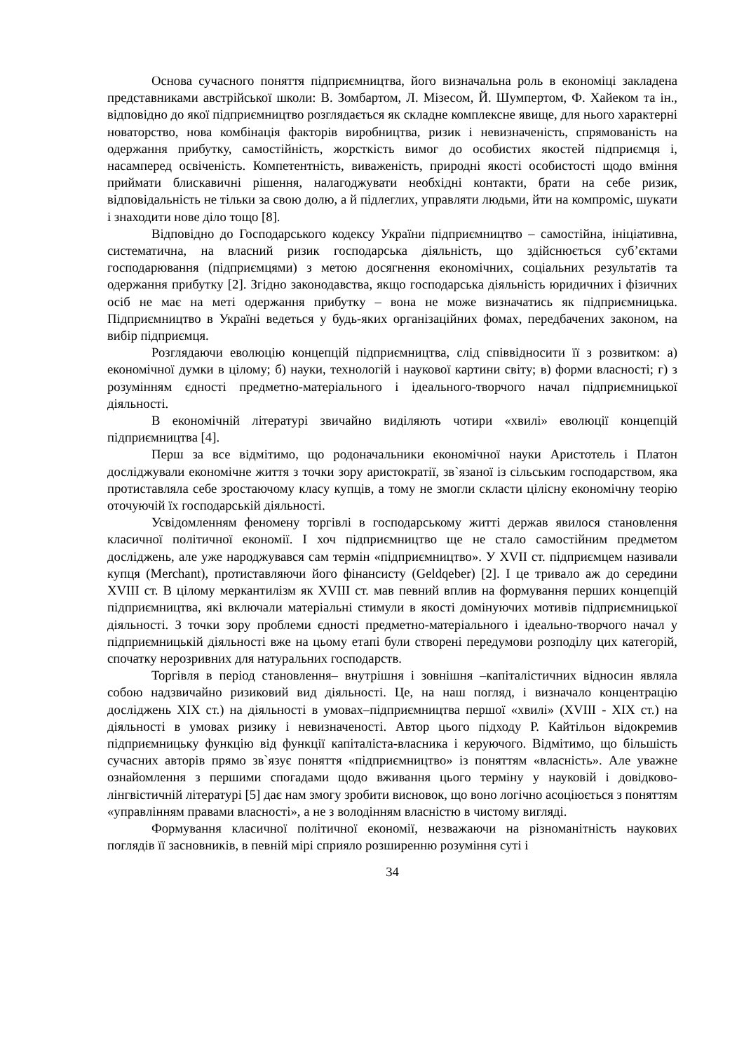Основа сучасного поняття підприємництва, його визначальна роль в економіці закладена представниками австрійської школи: В. Зомбартом, Л. Мізесом, Й. Шумпертом, Ф. Хайеком та ін., відповідно до якої підприємництво розглядається як складне комплексне явище, для нього характерні новаторство, нова комбінація факторів виробництва, ризик і невизначеність, спрямованість на одержання прибутку, самостійність, жорсткість вимог до особистих якостей підприємця і, насамперед освіченість. Компетентність, виваженість, природні якості особистості щодо вміння приймати блискавичні рішення, налагоджувати необхідні контакти, брати на себе ризик, відповідальність не тільки за свою долю, а й підлеглих, управляти людьми, йти на компроміс, шукати і знаходити нове діло тощо [8].
Відповідно до Господарського кодексу України підприємництво – самостійна, ініціативна, систематична, на власний ризик господарська діяльність, що здійснюється суб’єктами господарювання (підприємцями) з метою досягнення економічних, соціальних результатів та одержання прибутку [2]. Згідно законодавства, якщо господарська діяльність юридичних і фізичних осіб не має на меті одержання прибутку – вона не може визначатись як підприємницька. Підприємництво в Україні ведеться у будь-яких організаційних фомах, передбачених законом, на вибір підприємця.
Розглядаючи еволюцію концепцій підприємництва, слід співвідносити її з розвитком: а) економічної думки в цілому; б) науки, технологій і наукової картини світу; в) форми власності; г) з розумінням єдності предметно-матеріального і ідеального-творчого начал підприємницької діяльності.
В економічній літературі звичайно виділяють чотири «хвилі» еволюції концепцій підприємництва [4].
Перш за все відмітимо, що родоначальники економічної науки Аристотель і Платон досліджували економічне життя з точки зору аристократії, зв`язаної із сільським господарством, яка протиставляла себе зростаючому класу купців, а тому не змогли скласти цілісну економічну теорію оточуючій їх господарській діяльності.
Усвідомленням феномену торгівлі в господарському житті держав явилося становлення класичної політичної економії. І хоч підприємництво ще не стало самостійним предметом досліджень, але уже народжувався сам термін «підприємництво». У XVII ст. підприємцем називали купця (Merchant), протиставляючи його фінансисту (Geldqeber) [2]. І це тривало аж до середини XVIII ст. В цілому меркантилізм як XVIII ст. мав певний вплив на формування перших концепцій підприємництва, які включали матеріальні стимули в якості домінуючих мотивів підприємницької діяльності. З точки зору проблеми єдності предметно-матеріального і ідеально-творчого начал у підприємницькій діяльності вже на цьому етапі були створені передумови розподілу цих категорій, спочатку нерозривних для натуральних господарств.
Торгівля в період становлення– внутрішня і зовнішня –капіталістичних відносин являла собою надзвичайно ризиковий вид діяльності. Це, на наш погляд, і визначало концентрацію досліджень XIX ст.) на діяльності в умовах–підприємництва першої «хвилі» (XVIII - XIX ст.) на діяльності в умовах ризику і невизначеності. Автор цього підходу Р. Кайтільон відокремив підприємницьку функцію від функції капіталіста-власника і керуючого. Відмітимо, що більшість сучасних авторів прямо зв`язує поняття «підприємництво» із поняттям «власність». Але уважне ознайомлення з першими спогадами щодо вживання цього терміну у науковій і довідково-лінгвістичній літературі [5] дає нам змогу зробити висновок, що воно логічно асоціюється з поняттям «управлінням правами власності», а не з володінням власністю в чистому вигляді.
Формування класичної політичної економії, незважаючи на різноманітність наукових поглядів її засновників, в певній мірі сприяло розширенню розуміння суті і
34